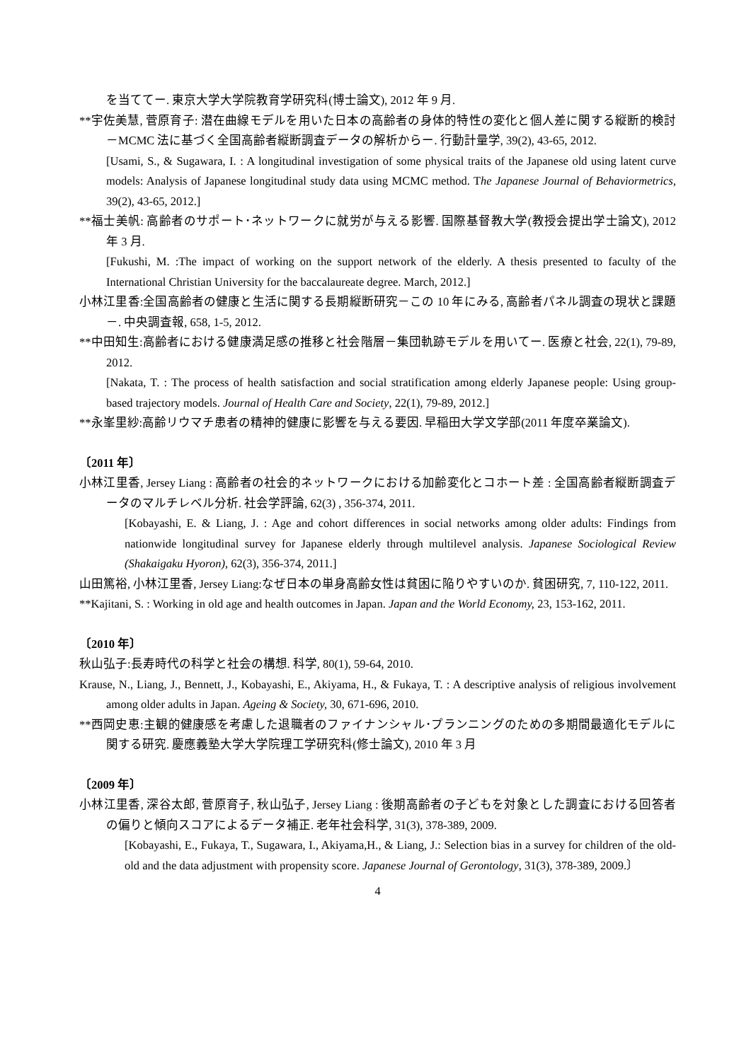を当ててー. 東京大学大学院教育学研究科(博士論文), 2012 年 9 月.
**宇佐美慧, 菅原育子: 潜在曲線モデルを用いた日本の高齢者の身体的特性の変化と個人差に関する縦断的検討－MCMC 法に基づく全国高齢者縦断調査データの解析からー. 行動計量学, 39(2), 43-65, 2012.
[Usami, S., & Sugawara, I. : A longitudinal investigation of some physical traits of the Japanese old using latent curve models: Analysis of Japanese longitudinal study data using MCMC method. The Japanese Journal of Behaviormetrics, 39(2), 43-65, 2012.]
**福士美帆: 高齢者のサポート･ネットワークに就労が与える影響. 国際基督教大学(教授会提出学士論文), 2012 年 3 月.
[Fukushi, M. :The impact of working on the support network of the elderly. A thesis presented to faculty of the International Christian University for the baccalaureate degree. March, 2012.]
小林江里香:全国高齢者の健康と生活に関する長期縦断研究－この 10 年にみる, 高齢者パネル調査の現状と課題－. 中央調査報, 658, 1-5, 2012.
**中田知生:高齢者における健康満足感の推移と社会階層－集団軌跡モデルを用いてー. 医療と社会, 22(1), 79-89, 2012.
[Nakata, T. : The process of health satisfaction and social stratification among elderly Japanese people: Using group-based trajectory models. Journal of Health Care and Society, 22(1), 79-89, 2012.]
**永峯里紗:高齢リウマチ患者の精神的健康に影響を与える要因. 早稲田大学文学部(2011 年度卒業論文).
〔2011 年〕
小林江里香, Jersey Liang : 高齢者の社会的ネットワークにおける加齢変化とコホート差 : 全国高齢者縦断調査データのマルチレベル分析. 社会学評論, 62(3) , 356-374, 2011.
[Kobayashi, E. & Liang, J. : Age and cohort differences in social networks among older adults: Findings from nationwide longitudinal survey for Japanese elderly through multilevel analysis. Japanese Sociological Review (Shakaigaku Hyoron), 62(3), 356-374, 2011.]
山田篤裕, 小林江里香, Jersey Liang:なぜ日本の単身高齢女性は貧困に陥りやすいのか. 貧困研究, 7, 110-122, 2011.
**Kajitani, S. : Working in old age and health outcomes in Japan. Japan and the World Economy, 23, 153-162, 2011.
〔2010 年〕
秋山弘子:長寿時代の科学と社会の構想. 科学, 80(1), 59-64, 2010.
Krause, N., Liang, J., Bennett, J., Kobayashi, E., Akiyama, H., & Fukaya, T. : A descriptive analysis of religious involvement among older adults in Japan. Ageing & Society, 30, 671-696, 2010.
**西岡史恵:主観的健康感を考慮した退職者のファイナンシャル･プランニングのための多期間最適化モデルに関する研究. 慶應義塾大学大学院理工学研究科(修士論文), 2010 年 3 月
〔2009 年〕
小林江里香, 深谷太郎, 菅原育子, 秋山弘子, Jersey Liang : 後期高齢者の子どもを対象とした調査における回答者の偏りと傾向スコアによるデータ補正. 老年社会科学, 31(3), 378-389, 2009.
[Kobayashi, E., Fukaya, T., Sugawara, I., Akiyama,H., & Liang, J.: Selection bias in a survey for children of the old-old and the data adjustment with propensity score. Japanese Journal of Gerontology, 31(3), 378-389, 2009.〕
4